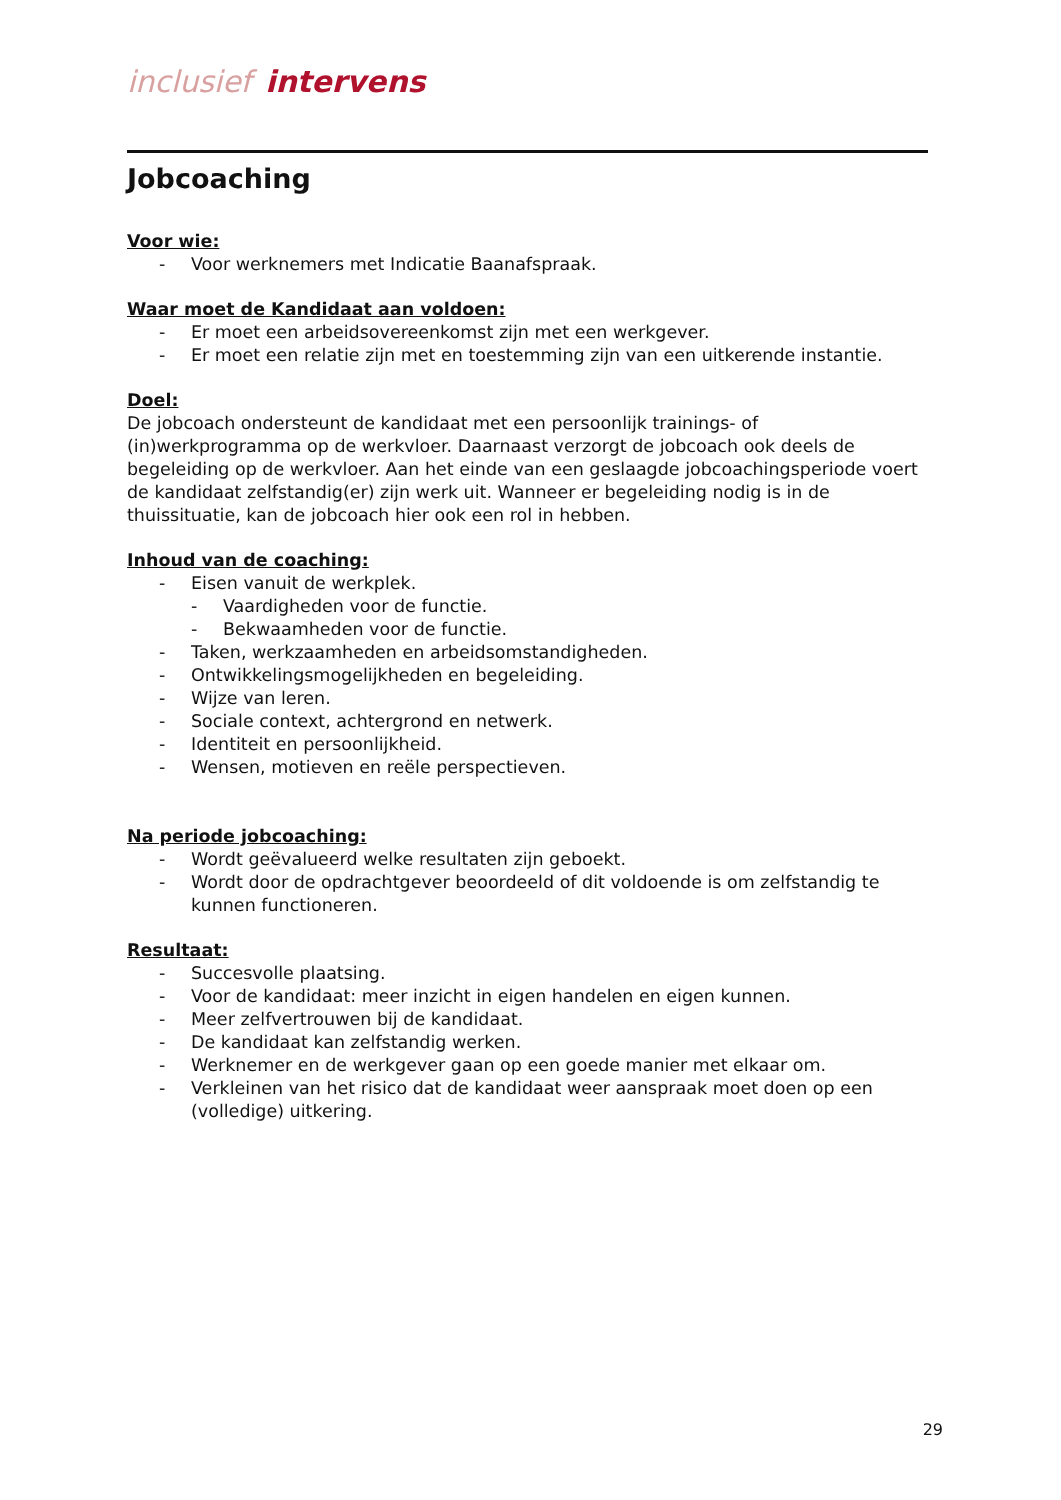inclusief intervens
Jobcoaching
Voor wie:
- Voor werknemers met Indicatie Baanafspraak.
Waar moet de Kandidaat aan voldoen:
- Er moet een arbeidsovereenkomst zijn met een werkgever.
- Er moet een relatie zijn met en toestemming zijn van een uitkerende instantie.
Doel:
De jobcoach ondersteunt de kandidaat met een persoonlijk trainings- of (in)werkprogramma op de werkvloer. Daarnaast verzorgt de jobcoach ook deels de begeleiding op de werkvloer. Aan het einde van een geslaagde jobcoachingsperiode voert de kandidaat zelfstandig(er) zijn werk uit. Wanneer er begeleiding nodig is in de thuissituatie, kan de jobcoach hier ook een rol in hebben.
Inhoud van de coaching:
- Eisen vanuit de werkplek.
- Vaardigheden voor de functie.
- Bekwaamheden voor de functie.
- Taken, werkzaamheden en arbeidsomstandigheden.
- Ontwikkelingsmogelijkheden en begeleiding.
- Wijze van leren.
- Sociale context, achtergrond en netwerk.
- Identiteit en persoonlijkheid.
- Wensen, motieven en reële perspectieven.
Na periode jobcoaching:
- Wordt geëvalueerd welke resultaten zijn geboekt.
- Wordt door de opdrachtgever beoordeeld of dit voldoende is om zelfstandig te kunnen functioneren.
Resultaat:
- Succesvolle plaatsing.
- Voor de kandidaat: meer inzicht in eigen handelen en eigen kunnen.
- Meer zelfvertrouwen bij de kandidaat.
- De kandidaat kan zelfstandig werken.
- Werknemer en de werkgever gaan op een goede manier met elkaar om.
- Verkleinen van het risico dat de kandidaat weer aanspraak moet doen op een (volledige) uitkering.
29